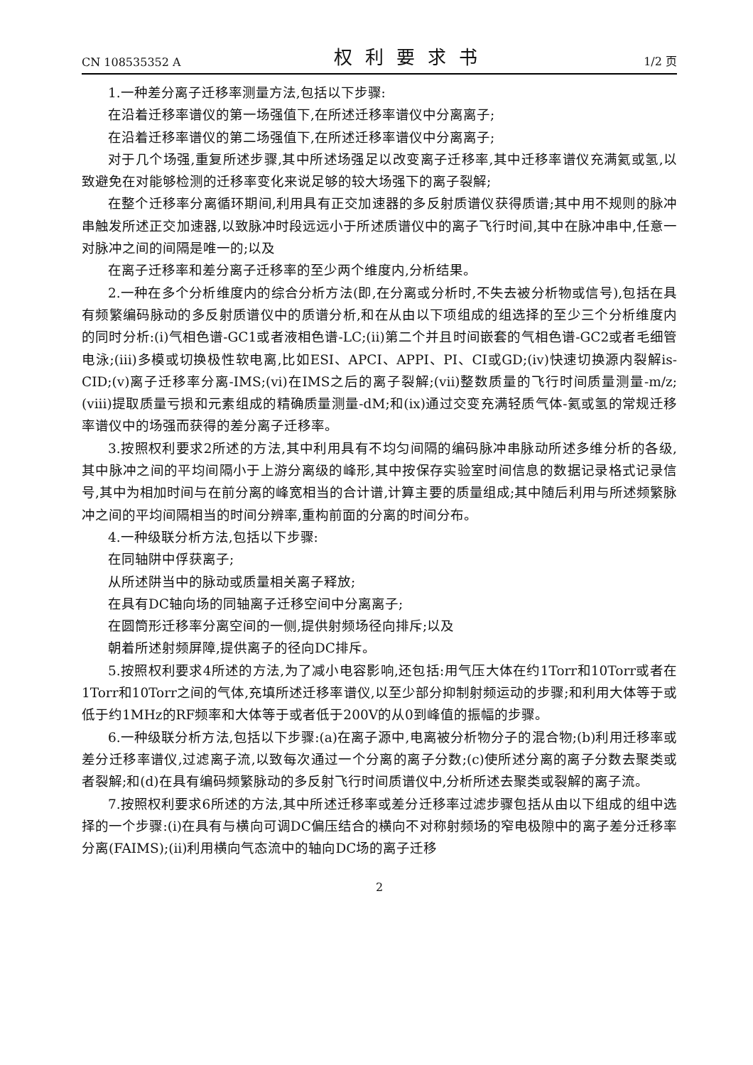CN 108535352 A 权利要求书 1/2 页
1.一种差分离子迁移率测量方法,包括以下步骤:
在沿着迁移率谱仪的第一场强值下,在所述迁移率谱仪中分离离子;
在沿着迁移率谱仪的第二场强值下,在所述迁移率谱仪中分离离子;
对于几个场强,重复所述步骤,其中所述场强足以改变离子迁移率,其中迁移率谱仪充满氦或氢,以致避免在对能够检测的迁移率变化来说足够的较大场强下的离子裂解;
在整个迁移率分离循环期间,利用具有正交加速器的多反射质谱仪获得质谱;其中用不规则的脉冲串触发所述正交加速器,以致脉冲时段远远小于所述质谱仪中的离子飞行时间,其中在脉冲串中,任意一对脉冲之间的间隔是唯一的;以及
在离子迁移率和差分离子迁移率的至少两个维度内,分析结果。
2.一种在多个分析维度内的综合分析方法(即,在分离或分析时,不失去被分析物或信号),包括在具有频繁编码脉动的多反射质谱仪中的质谱分析,和在从由以下项组成的组选择的至少三个分析维度内的同时分析:(i)气相色谱-GC1或者液相色谱-LC;(ii)第二个并且时间嵌套的气相色谱-GC2或者毛细管电泳;(iii)多模或切换极性软电离,比如ESI、APCI、APPI、PI、CI或GD;(iv)快速切换源内裂解is-CID;(v)离子迁移率分离-IMS;(vi)在IMS之后的离子裂解;(vii)整数质量的飞行时间质量测量-m/z;(viii)提取质量亏损和元素组成的精确质量测量-dM;和(ix)通过交变充满轻质气体-氦或氢的常规迁移率谱仪中的场强而获得的差分离子迁移率。
3.按照权利要求2所述的方法,其中利用具有不均匀间隔的编码脉冲串脉动所述多维分析的各级,其中脉冲之间的平均间隔小于上游分离级的峰形,其中按保存实验室时间信息的数据记录格式记录信号,其中为相加时间与在前分离的峰宽相当的合计谱,计算主要的质量组成;其中随后利用与所述频繁脉冲之间的平均间隔相当的时间分辨率,重构前面的分离的时间分布。
4.一种级联分析方法,包括以下步骤:
在同轴阱中俘获离子;
从所述阱当中的脉动或质量相关离子释放;
在具有DC轴向场的同轴离子迁移空间中分离离子;
在圆筒形迁移率分离空间的一侧,提供射频场径向排斥;以及
朝着所述射频屏障,提供离子的径向DC排斥。
5.按照权利要求4所述的方法,为了减小电容影响,还包括:用气压大体在约1Torr和10Torr或者在1Torr和10Torr之间的气体,充填所述迁移率谱仪,以至少部分抑制射频运动的步骤;和利用大体等于或低于约1MHz的RF频率和大体等于或者低于200V的从0到峰值的振幅的步骤。
6.一种级联分析方法,包括以下步骤:(a)在离子源中,电离被分析物分子的混合物;(b)利用迁移率或差分迁移率谱仪,过滤离子流,以致每次通过一个分离的离子分数;(c)使所述分离的离子分数去聚类或者裂解;和(d)在具有编码频繁脉动的多反射飞行时间质谱仪中,分析所述去聚类或裂解的离子流。
7.按照权利要求6所述的方法,其中所述迁移率或差分迁移率过滤步骤包括从由以下组成的组中选择的一个步骤:(i)在具有与横向可调DC偏压结合的横向不对称射频场的窄电极隙中的离子差分迁移率分离(FAIMS);(ii)利用横向气态流中的轴向DC场的离子迁移
2